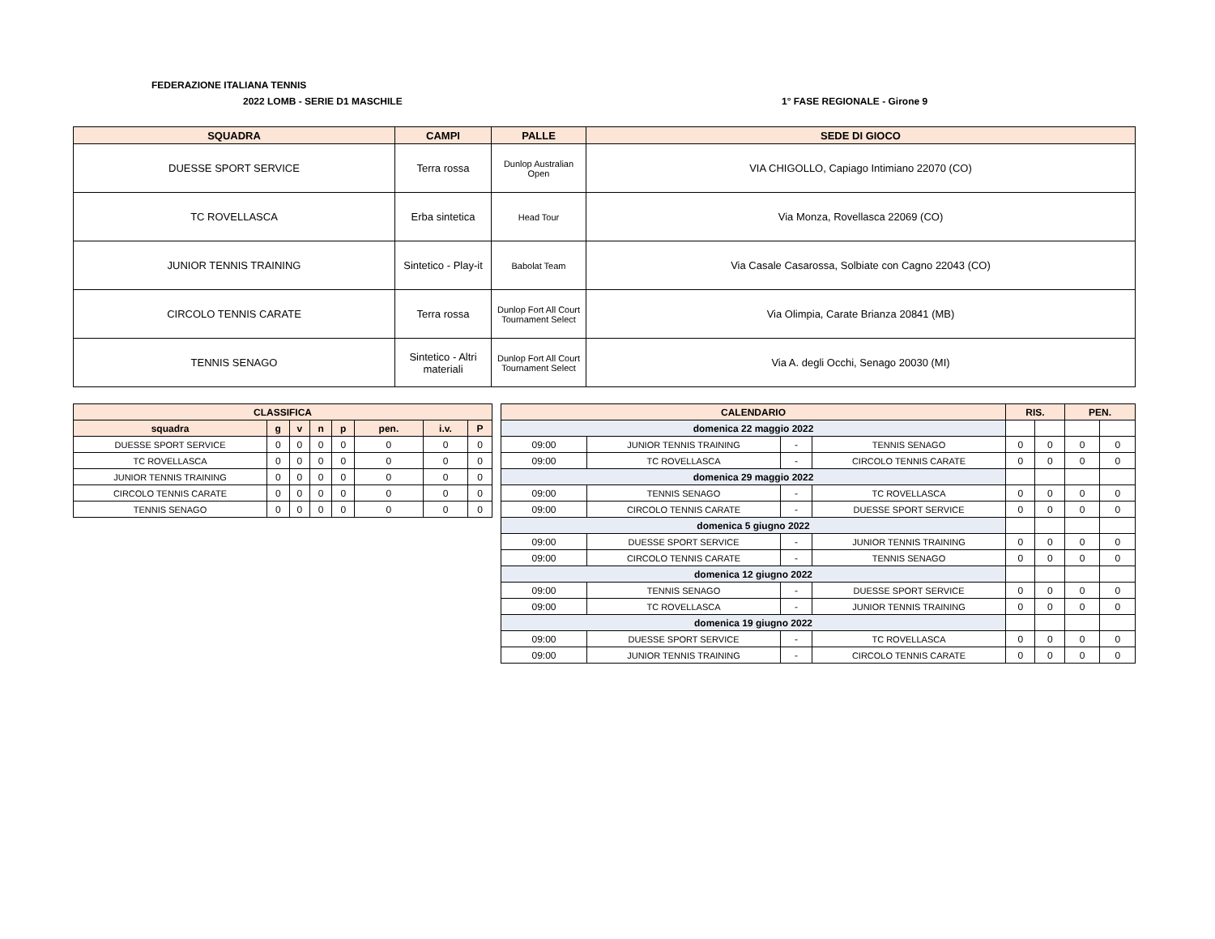FEDERAZIONE ITALIANA TENNIS
2022 LOMB - SERIE D1 MASCHILE 1° FASE REGIONALE - Girone 9
| SQUADRA | CAMPI | PALLE | SEDE DI GIOCO |
| --- | --- | --- | --- |
| DUESSE SPORT SERVICE | Terra rossa | Dunlop Australian Open | VIA CHIGOLLO, Capiago Intimiano 22070 (CO) |
| TC ROVELLASCA | Erba sintetica | Head Tour | Via Monza, Rovellasca 22069 (CO) |
| JUNIOR TENNIS TRAINING | Sintetico - Play-it | Babolat Team | Via Casale Casarossa, Solbiate con Cagno 22043 (CO) |
| CIRCOLO TENNIS CARATE | Terra rossa | Dunlop Fort All Court Tournament Select | Via Olimpia, Carate Brianza 20841 (MB) |
| TENNIS SENAGO | Sintetico - Altri materiali | Dunlop Fort All Court Tournament Select | Via A. degli Occhi, Senago 20030 (MI) |
| CLASSIFICA | | | | | | | |
| squadra | g | v | n | p | pen. | i.v. | P |
| DUESSE SPORT SERVICE | 0 | 0 | 0 | 0 | 0 | 0 | 0 |
| TC ROVELLASCA | 0 | 0 | 0 | 0 | 0 | 0 | 0 |
| JUNIOR TENNIS TRAINING | 0 | 0 | 0 | 0 | 0 | 0 | 0 |
| CIRCOLO TENNIS CARATE | 0 | 0 | 0 | 0 | 0 | 0 | 0 |
| TENNIS SENAGO | 0 | 0 | 0 | 0 | 0 | 0 | 0 |
| CALENDARIO | | | | RIS. | | PEN. | |
| domenica 22 maggio 2022 | | | | | | | |
| 09:00 | JUNIOR TENNIS TRAINING | - | TENNIS SENAGO | 0 | 0 | 0 | 0 |
| 09:00 | TC ROVELLASCA | - | CIRCOLO TENNIS CARATE | 0 | 0 | 0 | 0 |
| domenica 29 maggio 2022 | | | | | | | |
| 09:00 | TENNIS SENAGO | - | TC ROVELLASCA | 0 | 0 | 0 | 0 |
| 09:00 | CIRCOLO TENNIS CARATE | - | DUESSE SPORT SERVICE | 0 | 0 | 0 | 0 |
| domenica 5 giugno 2022 | | | | | | | |
| 09:00 | DUESSE SPORT SERVICE | - | JUNIOR TENNIS TRAINING | 0 | 0 | 0 | 0 |
| 09:00 | CIRCOLO TENNIS CARATE | - | TENNIS SENAGO | 0 | 0 | 0 | 0 |
| domenica 12 giugno 2022 | | | | | | | |
| 09:00 | TENNIS SENAGO | - | DUESSE SPORT SERVICE | 0 | 0 | 0 | 0 |
| 09:00 | TC ROVELLASCA | - | JUNIOR TENNIS TRAINING | 0 | 0 | 0 | 0 |
| domenica 19 giugno 2022 | | | | | | | |
| 09:00 | DUESSE SPORT SERVICE | - | TC ROVELLASCA | 0 | 0 | 0 | 0 |
| 09:00 | JUNIOR TENNIS TRAINING | - | CIRCOLO TENNIS CARATE | 0 | 0 | 0 | 0 |